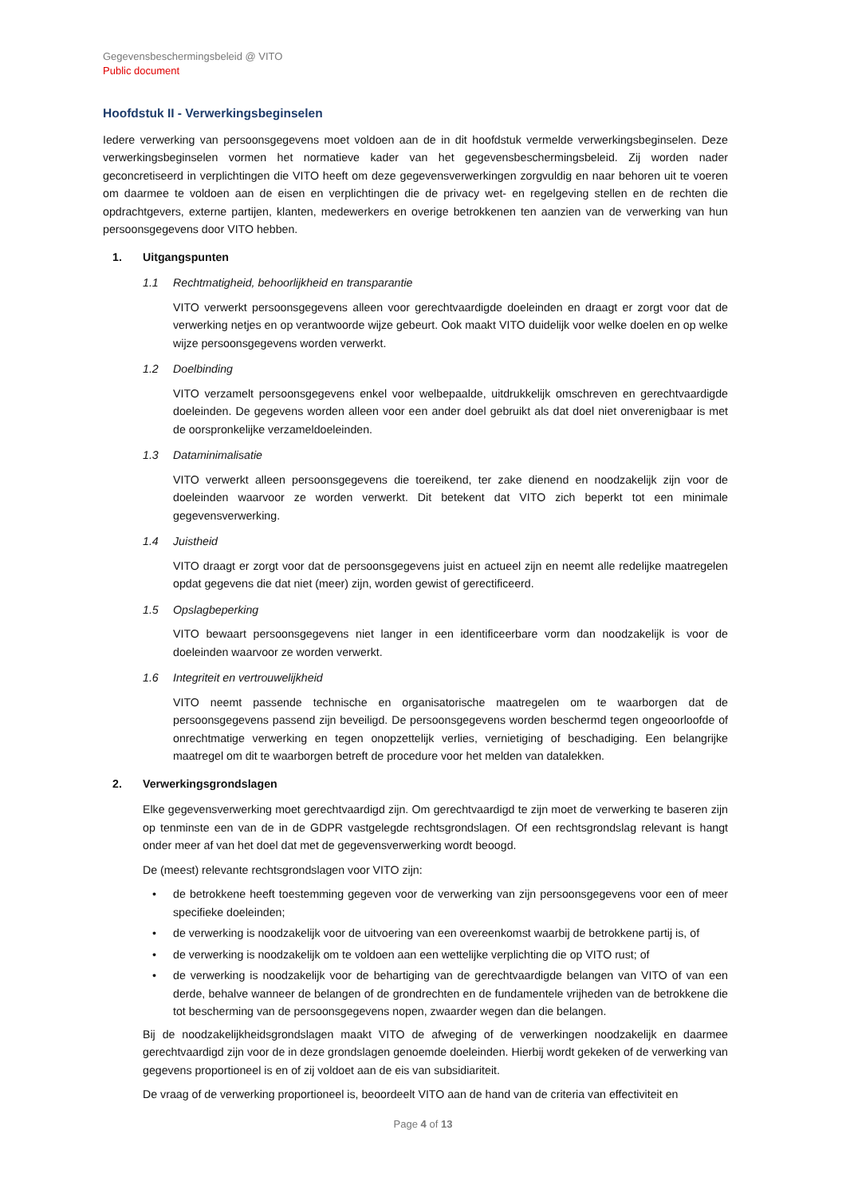Gegevensbeschermingsbeleid @ VITO
Public document
Hoofdstuk II - Verwerkingsbeginselen
Iedere verwerking van persoonsgegevens moet voldoen aan de in dit hoofdstuk vermelde verwerkingsbeginselen. Deze verwerkingsbeginselen vormen het normatieve kader van het gegevensbeschermingsbeleid. Zij worden nader geconcretiseerd in verplichtingen die VITO heeft om deze gegevensverwerkingen zorgvuldig en naar behoren uit te voeren om daarmee te voldoen aan de eisen en verplichtingen die de privacy wet- en regelgeving stellen en de rechten die opdrachtgevers, externe partijen, klanten, medewerkers en overige betrokkenen ten aanzien van de verwerking van hun persoonsgegevens door VITO hebben.
1. Uitgangspunten
1.1 Rechtmatigheid, behoorlijkheid en transparantie
VITO verwerkt persoonsgegevens alleen voor gerechtvaardigde doeleinden en draagt er zorgt voor dat de verwerking netjes en op verantwoorde wijze gebeurt. Ook maakt VITO duidelijk voor welke doelen en op welke wijze persoonsgegevens worden verwerkt.
1.2 Doelbinding
VITO verzamelt persoonsgegevens enkel voor welbepaalde, uitdrukkelijk omschreven en gerechtvaardigde doeleinden. De gegevens worden alleen voor een ander doel gebruikt als dat doel niet onverenigbaar is met de oorspronkelijke verzameldoeleinden.
1.3 Dataminimalisatie
VITO verwerkt alleen persoonsgegevens die toereikend, ter zake dienend en noodzakelijk zijn voor de doeleinden waarvoor ze worden verwerkt. Dit betekent dat VITO zich beperkt tot een minimale gegevensverwerking.
1.4 Juistheid
VITO draagt er zorgt voor dat de persoonsgegevens juist en actueel zijn en neemt alle redelijke maatregelen opdat gegevens die dat niet (meer) zijn, worden gewist of gerectificeerd.
1.5 Opslagbeperking
VITO bewaart persoonsgegevens niet langer in een identificeerbare vorm dan noodzakelijk is voor de doeleinden waarvoor ze worden verwerkt.
1.6 Integriteit en vertrouwelijkheid
VITO neemt passende technische en organisatorische maatregelen om te waarborgen dat de persoonsgegevens passend zijn beveiligd. De persoonsgegevens worden beschermd tegen ongeoorloofde of onrechtmatige verwerking en tegen onopzettelijk verlies, vernietiging of beschadiging. Een belangrijke maatregel om dit te waarborgen betreft de procedure voor het melden van datalekken.
2. Verwerkingsgrondslagen
Elke gegevensverwerking moet gerechtvaardigd zijn. Om gerechtvaardigd te zijn moet de verwerking te baseren zijn op tenminste een van de in de GDPR vastgelegde rechtsgrondslagen. Of een rechtsgrondslag relevant is hangt onder meer af van het doel dat met de gegevensverwerking wordt beoogd.
De (meest) relevante rechtsgrondslagen voor VITO zijn:
• de betrokkene heeft toestemming gegeven voor de verwerking van zijn persoonsgegevens voor een of meer specifieke doeleinden;
• de verwerking is noodzakelijk voor de uitvoering van een overeenkomst waarbij de betrokkene partij is, of
• de verwerking is noodzakelijk om te voldoen aan een wettelijke verplichting die op VITO rust; of
• de verwerking is noodzakelijk voor de behartiging van de gerechtvaardigde belangen van VITO of van een derde, behalve wanneer de belangen of de grondrechten en de fundamentele vrijheden van de betrokkene die tot bescherming van de persoonsgegevens nopen, zwaarder wegen dan die belangen.
Bij de noodzakelijkheidsgrondslagen maakt VITO de afweging of de verwerkingen noodzakelijk en daarmee gerechtvaardigd zijn voor de in deze grondslagen genoemde doeleinden. Hierbij wordt gekeken of de verwerking van gegevens proportioneel is en of zij voldoet aan de eis van subsidiariteit.
De vraag of de verwerking proportioneel is, beoordeelt VITO aan de hand van de criteria van effectiviteit en
Page 4 of 13